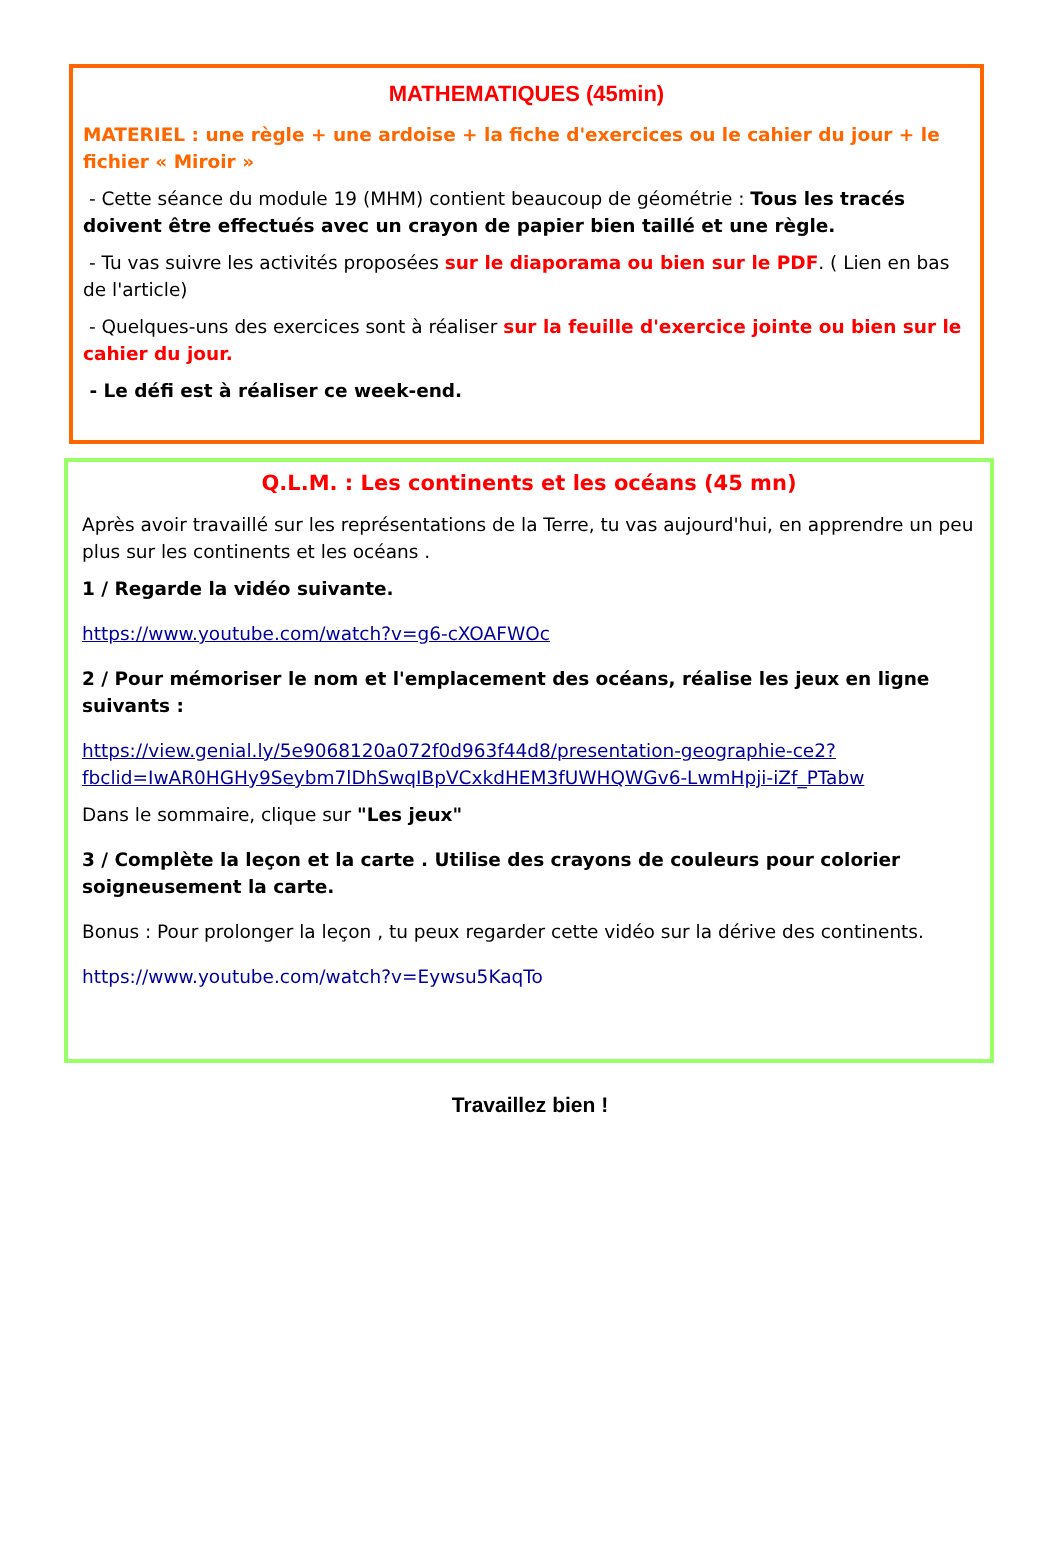MATHEMATIQUES (45min)
MATERIEL : une règle + une ardoise + la fiche d'exercices ou le cahier du jour + le fichier « Miroir »
- Cette séance du module 19 (MHM) contient beaucoup de géométrie : Tous les tracés doivent être effectués avec un crayon de papier bien taillé et une règle.
- Tu vas suivre les activités proposées sur le diaporama ou bien sur le PDF. ( Lien en bas de l'article)
- Quelques-uns des exercices sont à réaliser sur la feuille d'exercice jointe ou bien sur le cahier du jour.
- Le défi est à réaliser ce week-end.
Q.L.M. : Les continents et les océans (45 mn)
Après avoir travaillé sur les représentations de la Terre, tu vas aujourd'hui, en apprendre un peu plus sur les continents et les océans .
1 / Regarde la vidéo suivante.
https://www.youtube.com/watch?v=g6-cXOAFWOc
2 / Pour mémoriser le nom et l'emplacement des océans, réalise les jeux en ligne suivants :
https://view.genial.ly/5e9068120a072f0d963f44d8/presentation-geographie-ce2?fbclid=IwAR0HGHy9Seybm7lDhSwqIBpVCxkdHEM3fUWHQWGv6-LwmHpji-iZf_PTabw
Dans le sommaire, clique sur "Les jeux"
3 / Complète la leçon et la carte . Utilise des crayons de couleurs pour colorier soigneusement la carte.
Bonus : Pour prolonger la leçon , tu peux regarder cette vidéo sur la dérive des continents.
https://www.youtube.com/watch?v=Eywsu5KaqTo
Travaillez bien !